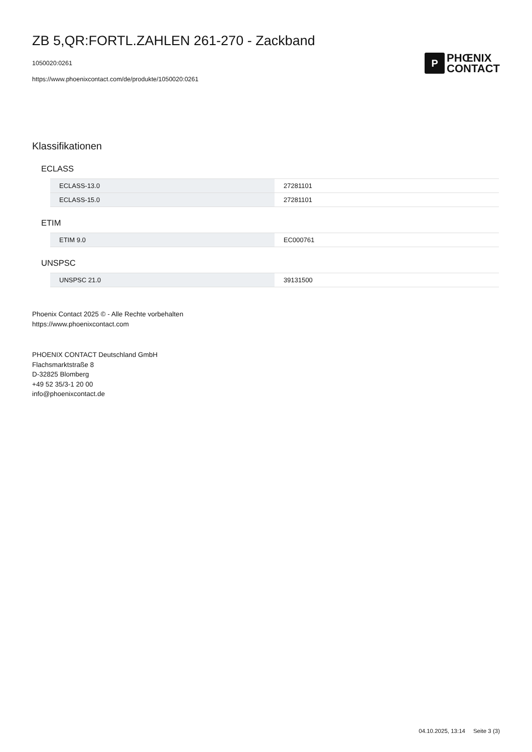ZB 5,QR:FORTL.ZAHLEN 261-270 - Zackband
1050020:0261
https://www.phoenixcontact.com/de/produkte/1050020:0261
P
PHŒNIX
CONTACT
Klassifikationen
ECLASS
| ECLASS-13.0 | 27281101 |
| ECLASS-15.0 | 27281101 |
ETIM
| ETIM 9.0 | EC000761 |
UNSPSC
| UNSPSC 21.0 | 39131500 |
Phoenix Contact 2025 © - Alle Rechte vorbehalten
https://www.phoenixcontact.com
PHOENIX CONTACT Deutschland GmbH
Flachsmarktstraße 8
D-32825 Blomberg
+49 52 35/3-1 20 00
info@phoenixcontact.de
04.10.2025, 13:14 Seite 3 (3)